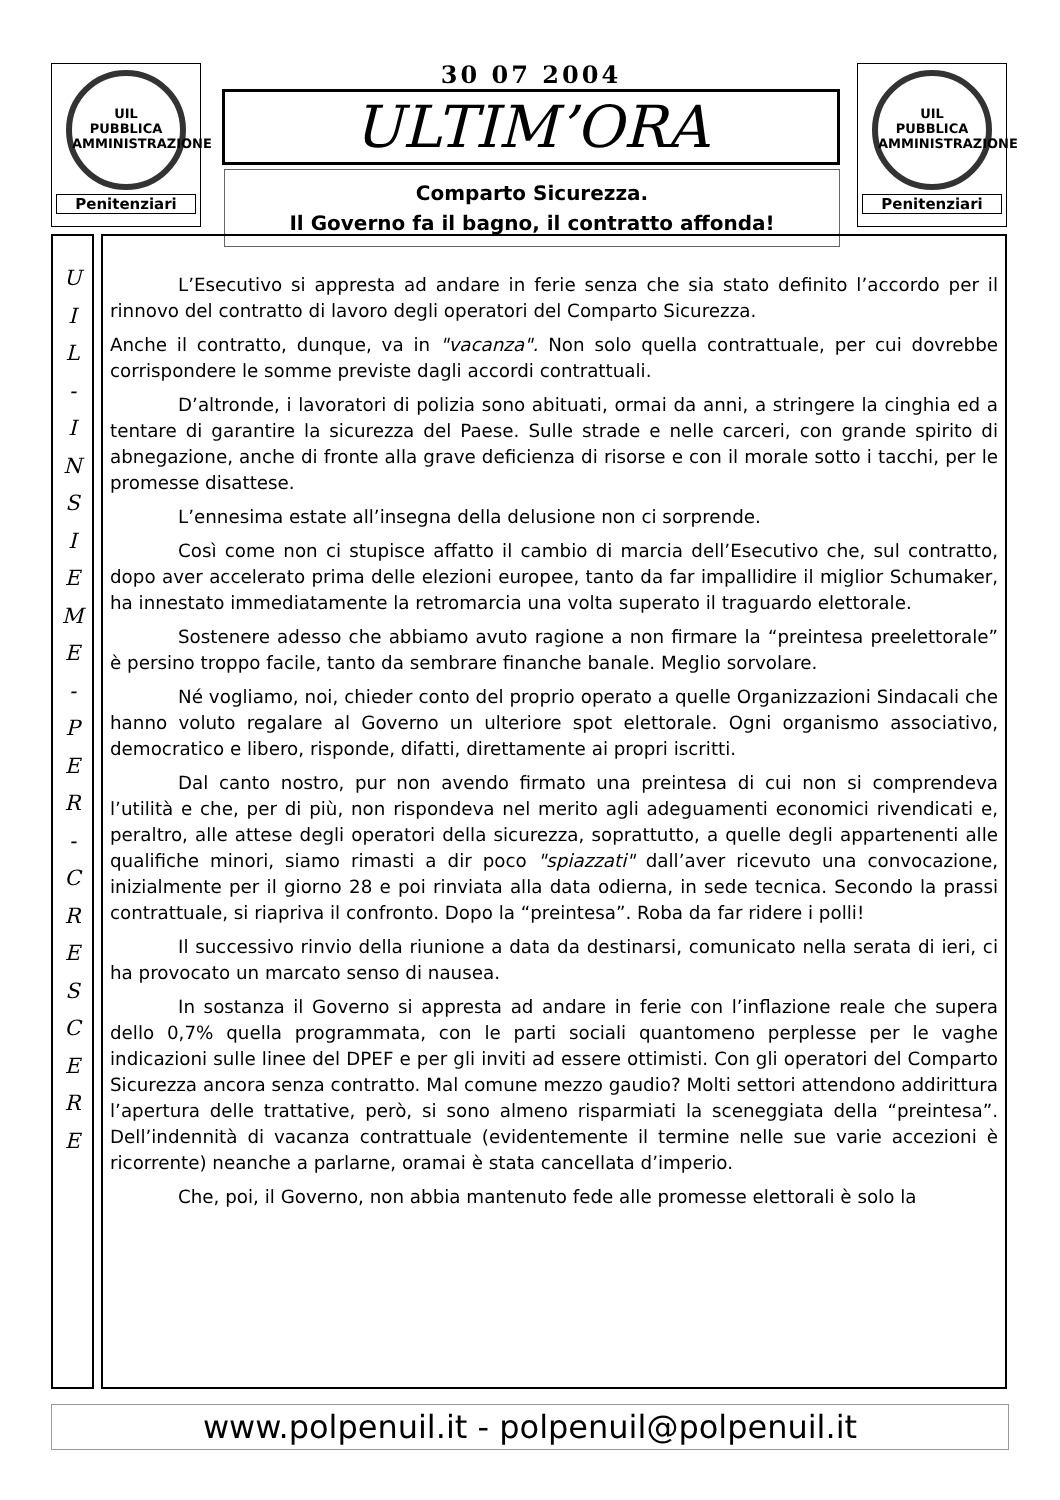UIL
PUBBLICA
AMMINISTRAZIONE
Penitenziari
30 07 2004
ULTIM’ORA
Comparto Sicurezza.
Il Governo fa il bagno, il contratto affonda!
UIL
PUBBLICA
AMMINISTRAZIONE
Penitenziari
U
I
L
-
I
N
S
I
E
M
E
-
P
E
R
-
C
R
E
S
C
E
R
E
L’Esecutivo si appresta ad andare in ferie senza che sia stato definito l’accordo per il rinnovo del contratto di lavoro degli operatori del Comparto Sicurezza.
Anche il contratto, dunque, va in "vacanza". Non solo quella contrattuale, per cui dovrebbe corrispondere le somme previste dagli accordi contrattuali.
D’altronde, i lavoratori di polizia sono abituati, ormai da anni, a stringere la cinghia ed a tentare di garantire la sicurezza del Paese. Sulle strade e nelle carceri, con grande spirito di abnegazione, anche di fronte alla grave deficienza di risorse e con il morale sotto i tacchi, per le promesse disattese.
L’ennesima estate all’insegna della delusione non ci sorprende.
Così come non ci stupisce affatto il cambio di marcia dell’Esecutivo che, sul contratto, dopo aver accelerato prima delle elezioni europee, tanto da far impallidire il miglior Schumaker, ha innestato immediatamente la retromarcia una volta superato il traguardo elettorale.
Sostenere adesso che abbiamo avuto ragione a non firmare la “preintesa preelettorale” è persino troppo facile, tanto da sembrare finanche banale. Meglio sorvolare.
Né vogliamo, noi, chieder conto del proprio operato a quelle Organizzazioni Sindacali che hanno voluto regalare al Governo un ulteriore spot elettorale. Ogni organismo associativo, democratico e libero, risponde, difatti, direttamente ai propri iscritti.
Dal canto nostro, pur non avendo firmato una preintesa di cui non si comprendeva l’utilità e che, per di più, non rispondeva nel merito agli adeguamenti economici rivendicati e, peraltro, alle attese degli operatori della sicurezza, soprattutto, a quelle degli appartenenti alle qualifiche minori, siamo rimasti a dir poco "spiazzati" dall’aver ricevuto una convocazione, inizialmente per il giorno 28 e poi rinviata alla data odierna, in sede tecnica. Secondo la prassi contrattuale, si riapriva il confronto. Dopo la “preintesa”. Roba da far ridere i polli!
Il successivo rinvio della riunione a data da destinarsi, comunicato nella serata di ieri, ci ha provocato un marcato senso di nausea.
In sostanza il Governo si appresta ad andare in ferie con l’inflazione reale che supera dello 0,7% quella programmata, con le parti sociali quantomeno perplesse per le vaghe indicazioni sulle linee del DPEF e per gli inviti ad essere ottimisti. Con gli operatori del Comparto Sicurezza ancora senza contratto. Mal comune mezzo gaudio? Molti settori attendono addirittura l’apertura delle trattative, però, si sono almeno risparmiati la sceneggiata della “preintesa”. Dell’indennità di vacanza contrattuale (evidentemente il termine nelle sue varie accezioni è ricorrente) neanche a parlarne, oramai è stata cancellata d’imperio.
Che, poi, il Governo, non abbia mantenuto fede alle promesse elettorali è solo la
www.polpenuil.it - polpenuil@polpenuil.it